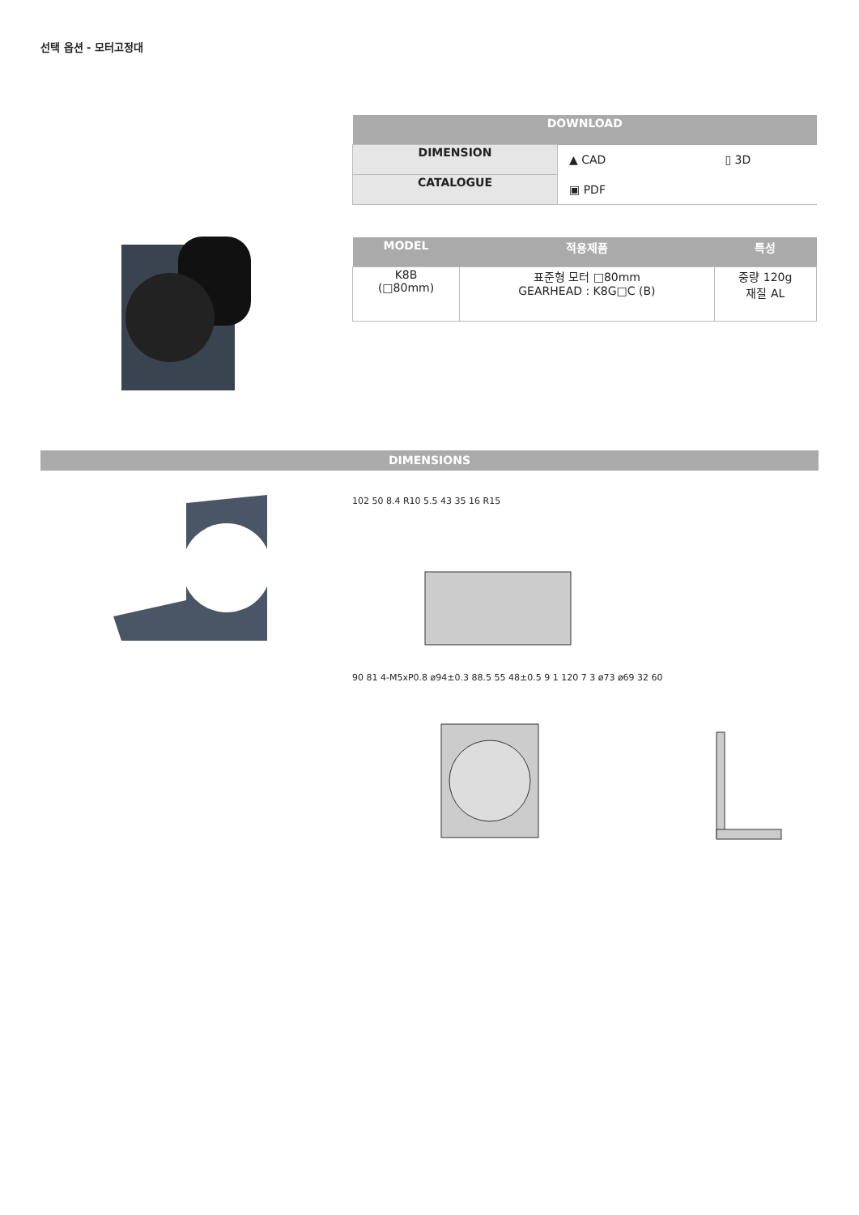선택 옵션 - 모터고정대
| DOWNLOAD | | |
| --- | --- | --- |
| DIMENSION | ▲ CAD | ▯ 3D |
| CATALOGUE | ▣ PDF | |
| MODEL | 적용제품 | 특성 |
| --- | --- | --- |
| K8B (□80mm) | 표준형 모터 □80mm GEARHEAD : K8G□C (B) | 중량 120g 재질 AL |
DIMENSIONS
102 50 8.4 R10 5.5 43 35 16 R15
90 81 4-M5xP0.8 ø94±0.3 88.5 55 48±0.5 9 1 120 7 3 ø73 ø69 32 60